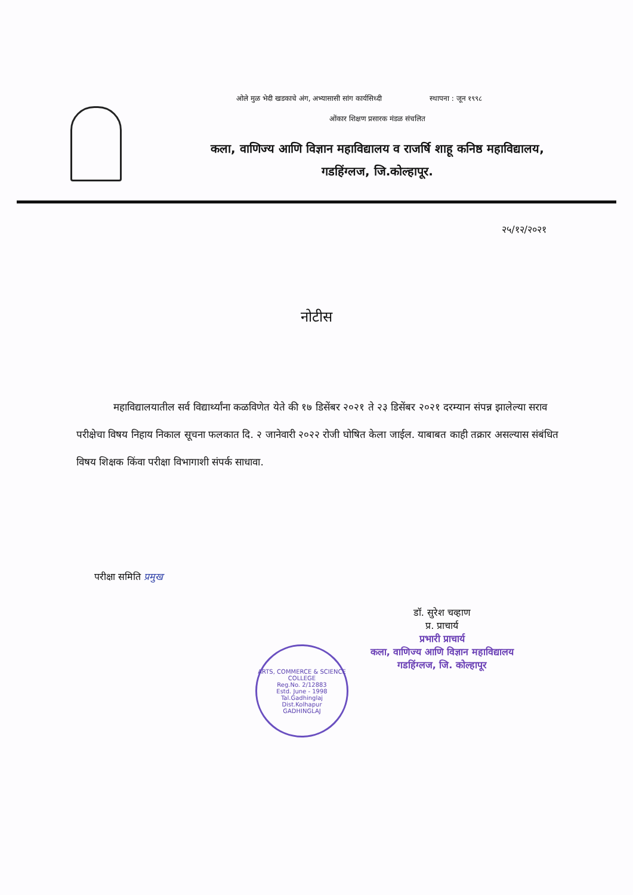ओले मुळ भेदी खडकाचे अंग, अभ्यासासी सांग कार्यसिध्दी स्थापना : जून १९९८
ओंकार शिक्षण प्रसारक मंडळ संचलित
कला, वाणिज्य आणि विज्ञान महाविद्यालय व राजर्षि शाहू कनिष्ठ महाविद्यालय,
गडहिंग्लज, जि.कोल्हापूर.
२५/१२/२०२१
नोटीस
महाविद्यालयातील सर्व विद्यार्थ्यांना कळविणेत येते की १७ डिसेंबर २०२१ ते २३ डिसेंबर २०२१ दरम्यान संपन्न झालेल्या सराव परीक्षेचा विषय निहाय निकाल सूचना फलकात दि. २ जानेवारी २०२२ रोजी घोषित केला जाईल. याबाबत काही तक्रार असल्यास संबंधित विषय शिक्षक किंवा परीक्षा विभागाशी संपर्क साधावा.
परीक्षा समिति प्रमुख
डॉ. सुरेश चव्हाण
प्र. प्राचार्य
प्रभारी प्राचार्य
कला, वाणिज्य आणि विज्ञान महाविद्यालय
गडहिंग्लज, जि. कोल्हापूर
ARTS, COMMERCE & SCIENCE COLLEGE
Reg.No. 2/12883
Estd. June - 1998
Tal.Gadhinglaj
Dist.Kolhapur
GADHINGLAJ